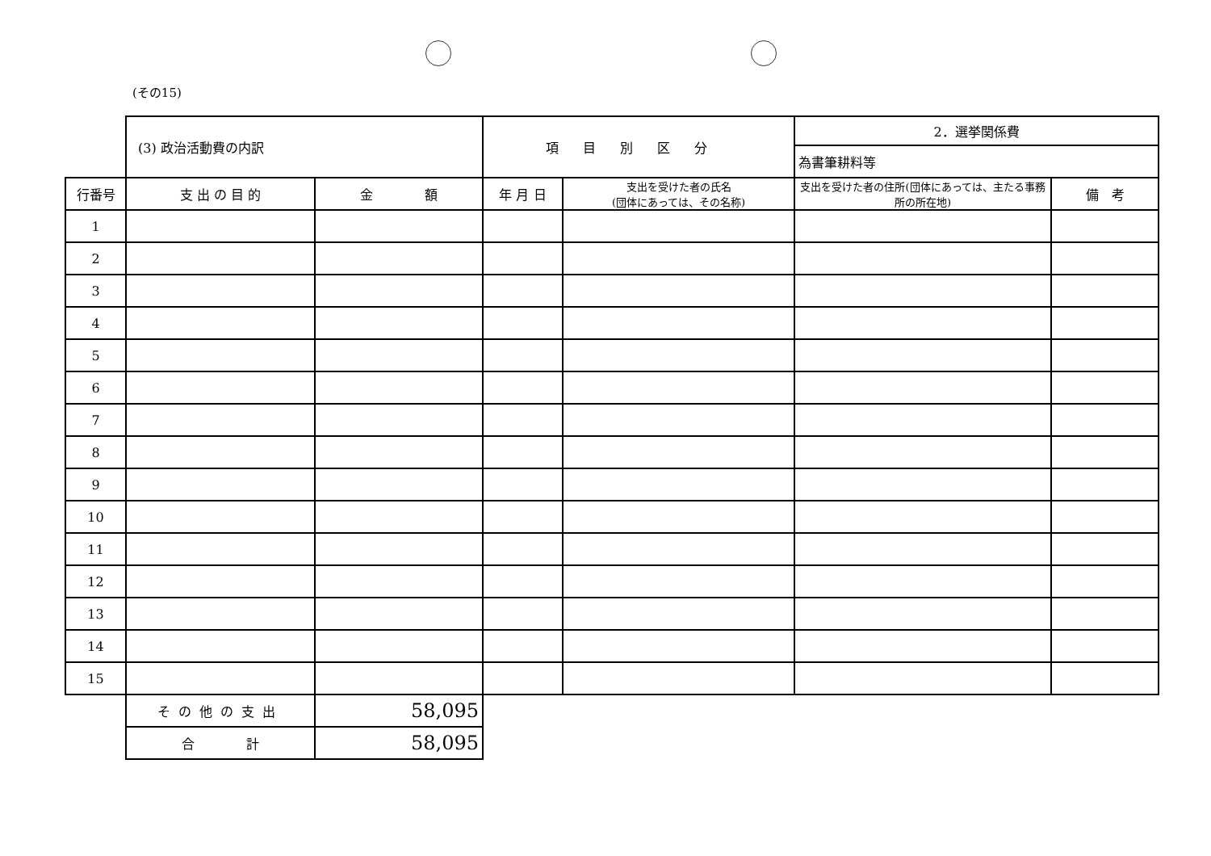(その15)
| | (3) 政治活動費の内訳 | | 項目別区分 | | 2．選挙関係費 | |
| | | | | | 為書筆耕料等 | |
| 行番号 | 支 出 の 目 的 | 金 額 | 年 月 日 | 支出を受けた者の氏名 (団体にあっては、その名称) | 支出を受けた者の住所(団体にあっては、主たる事務所の所在地) | 備 考 |
| 1 | | | | | | |
| 2 | | | | | | |
| 3 | | | | | | |
| 4 | | | | | | |
| 5 | | | | | | |
| 6 | | | | | | |
| 7 | | | | | | |
| 8 | | | | | | |
| 9 | | | | | | |
| 10 | | | | | | |
| 11 | | | | | | |
| 12 | | | | | | |
| 13 | | | | | | |
| 14 | | | | | | |
| 15 | | | | | | |
| | その他の支出 | 58,095 | | | | |
| | 合 計 | 58,095 | | | | |